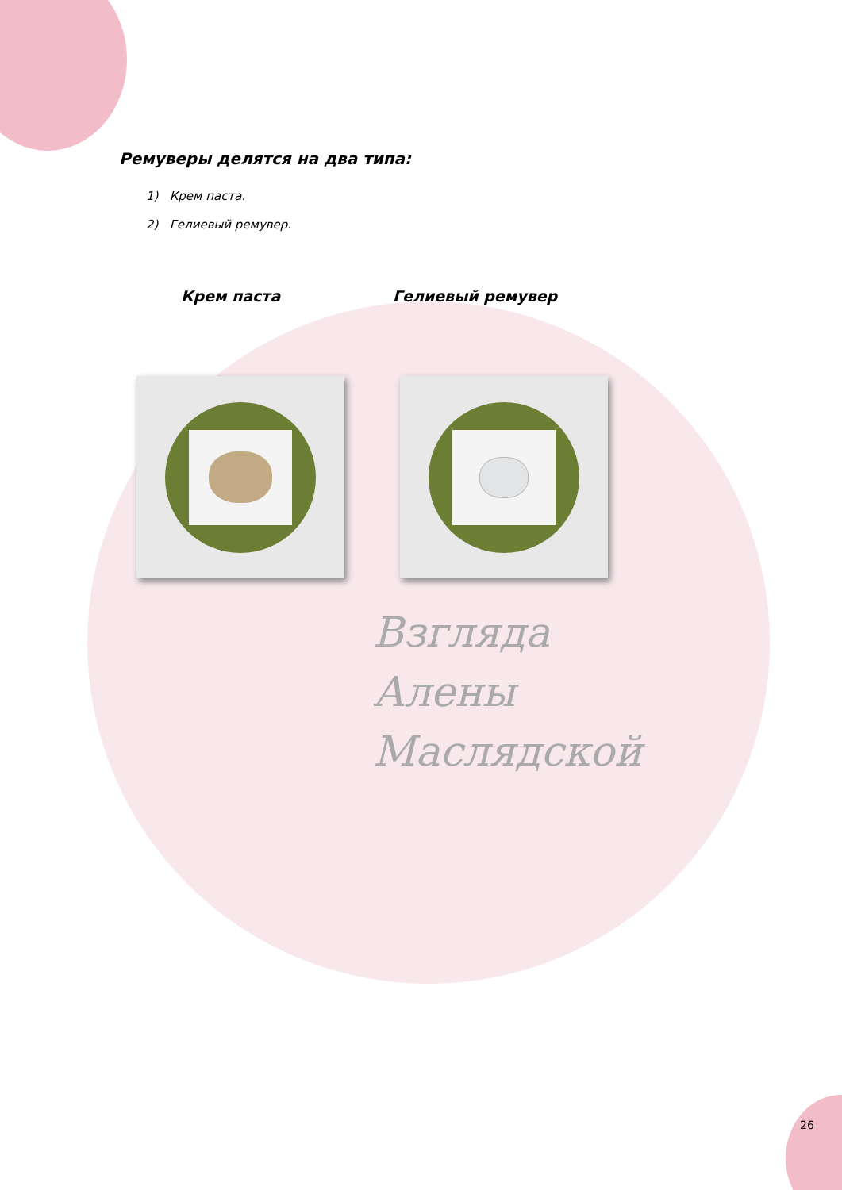Взгляда
Алены
Маслядской
Ремуверы делятся на два типа:
1) Крем паста.
2) Гелиевый ремувер.
Крем паста Гелиевый ремувер
26